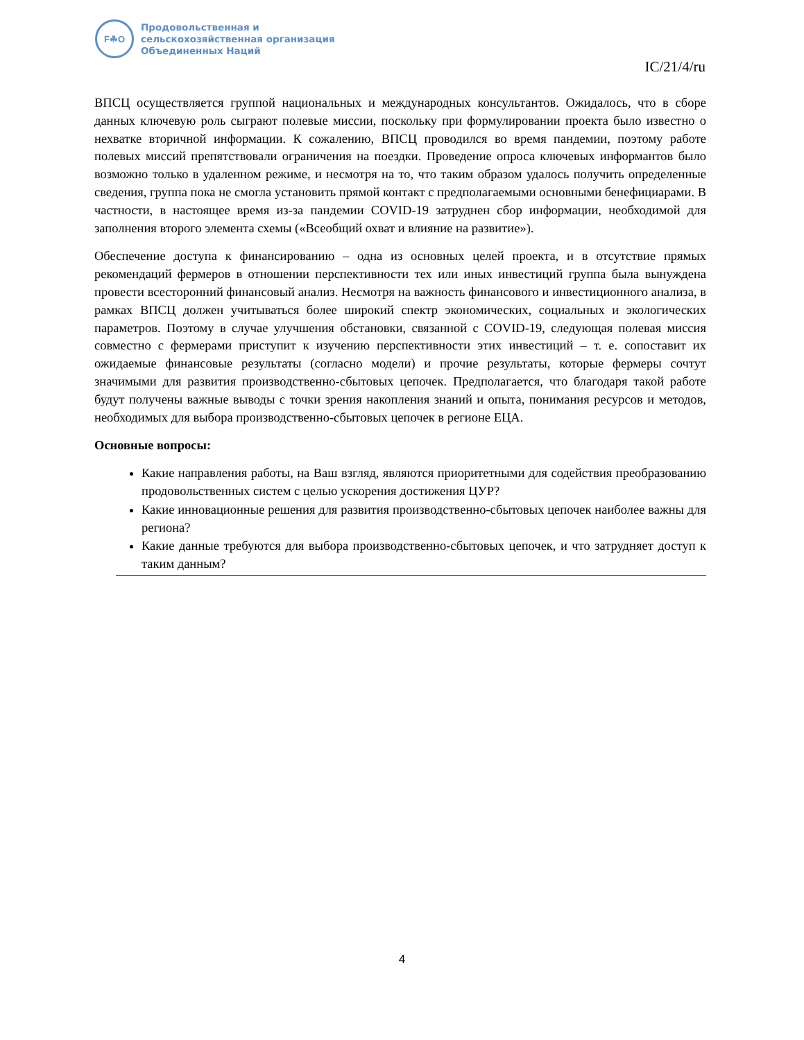F☘O
Продовольственная и
сельскохозяйственная организация
Объединенных Наций
IC/21/4/ru
ВПСЦ осуществляется группой национальных и международных консультантов. Ожидалось, что в сборе данных ключевую роль сыграют полевые миссии, поскольку при формулировании проекта было известно о нехватке вторичной информации. К сожалению, ВПСЦ проводился во время пандемии, поэтому работе полевых миссий препятствовали ограничения на поездки. Проведение опроса ключевых информантов было возможно только в удаленном режиме, и несмотря на то, что таким образом удалось получить определенные сведения, группа пока не смогла установить прямой контакт с предполагаемыми основными бенефициарами. В частности, в настоящее время из-за пандемии COVID-19 затруднен сбор информации, необходимой для заполнения второго элемента схемы («Всеобщий охват и влияние на развитие»).
Обеспечение доступа к финансированию – одна из основных целей проекта, и в отсутствие прямых рекомендаций фермеров в отношении перспективности тех или иных инвестиций группа была вынуждена провести всесторонний финансовый анализ. Несмотря на важность финансового и инвестиционного анализа, в рамках ВПСЦ должен учитываться более широкий спектр экономических, социальных и экологических параметров. Поэтому в случае улучшения обстановки, связанной с COVID-19, следующая полевая миссия совместно с фермерами приступит к изучению перспективности этих инвестиций – т. е. сопоставит их ожидаемые финансовые результаты (согласно модели) и прочие результаты, которые фермеры сочтут значимыми для развития производственно-сбытовых цепочек. Предполагается, что благодаря такой работе будут получены важные выводы с точки зрения накопления знаний и опыта, понимания ресурсов и методов, необходимых для выбора производственно-сбытовых цепочек в регионе ЕЦА.
Основные вопросы:
Какие направления работы, на Ваш взгляд, являются приоритетными для содействия преобразованию продовольственных систем с целью ускорения достижения ЦУР?
Какие инновационные решения для развития производственно-сбытовых цепочек наиболее важны для региона?
Какие данные требуются для выбора производственно-сбытовых цепочек, и что затрудняет доступ к таким данным?
4